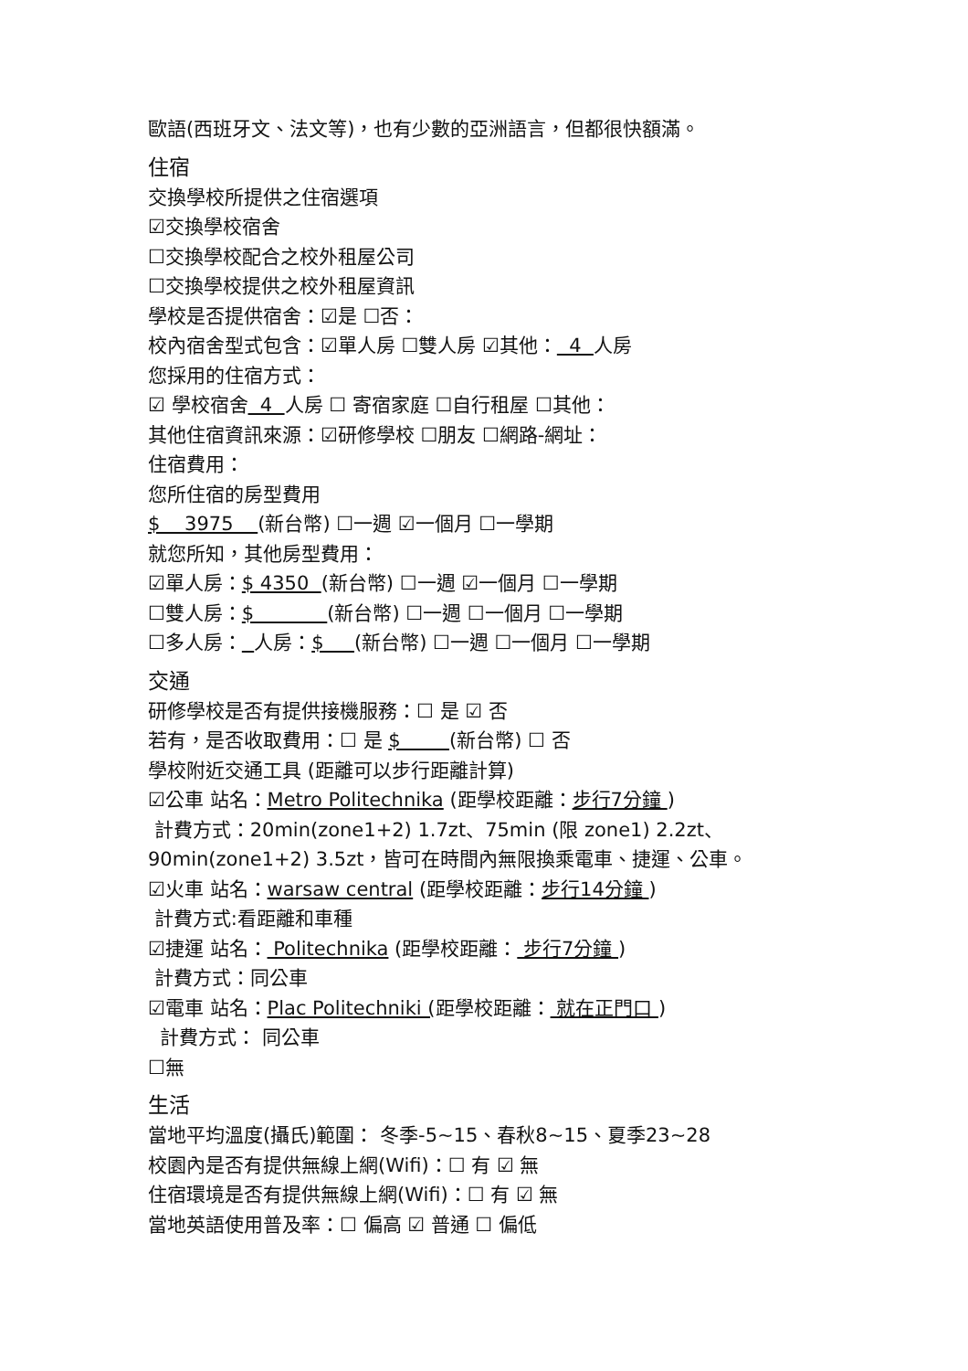歐語(西班牙文、法文等)，也有少數的亞洲語言，但都很快額滿。
住宿
交換學校所提供之住宿選項
☑交換學校宿舍
☐交換學校配合之校外租屋公司
☐交換學校提供之校外租屋資訊
學校是否提供宿舍：☑是 ☐否：
校內宿舍型式包含：☑單人房 ☐雙人房 ☑其他： 4 人房
您採用的住宿方式：
☑ 學校宿舍 4 人房 ☐ 寄宿家庭 ☐自行租屋 ☐其他：
其他住宿資訊來源：☑研修學校 ☐朋友 ☐網路-網址：
住宿費用：
您所住宿的房型費用
$ 3975 (新台幣) ☐一週 ☑一個月 ☐一學期
就您所知，其他房型費用：
☑單人房：$ 4350 (新台幣) ☐一週 ☑一個月 ☐一學期
☐雙人房：$ (新台幣) ☐一週 ☐一個月 ☐一學期
☐多人房： 人房：$ (新台幣) ☐一週 ☐一個月 ☐一學期
交通
研修學校是否有提供接機服務：☐ 是 ☑ 否
若有，是否收取費用：☐ 是 $ (新台幣) ☐ 否
學校附近交通工具 (距離可以步行距離計算)
☑公車 站名：Metro Politechnika (距學校距離：步行7分鐘 )
計費方式：20min(zone1+2) 1.7zt、75min (限 zone1) 2.2zt、
90min(zone1+2) 3.5zt，皆可在時間內無限換乘電車、捷運、公車。
☑火車 站名：warsaw central (距學校距離：步行14分鐘 )
計費方式:看距離和車種
☑捷運 站名： Politechnika (距學校距離： 步行7分鐘 )
計費方式：同公車
☑電車 站名：Plac Politechniki (距學校距離： 就在正門口 )
計費方式： 同公車
☐無
生活
當地平均溫度(攝氏)範圍： 冬季-5~15、春秋8~15、夏季23~28
校園內是否有提供無線上網(Wifi)：☐ 有 ☑ 無
住宿環境是否有提供無線上網(Wifi)：☐ 有 ☑ 無
當地英語使用普及率：☐ 偏高 ☑ 普通 ☐ 偏低